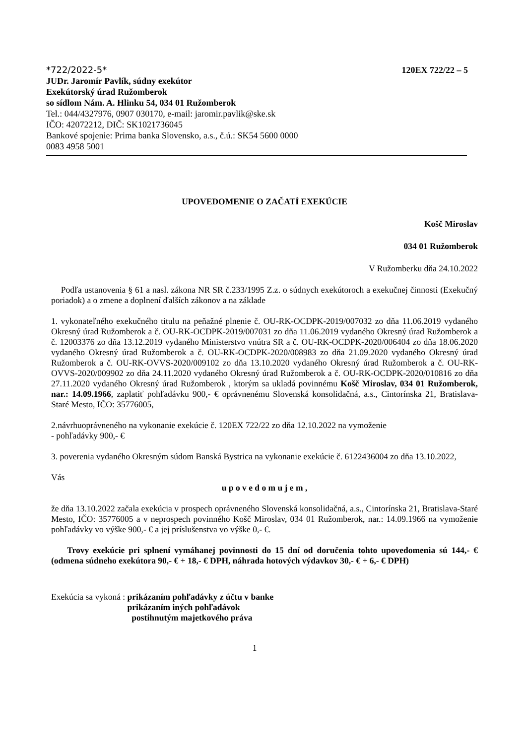*722/2022-5* 120EX 722/22 – 5
JUDr. Jaromír Pavlík, súdny exekútor
Exekútorský úrad Ružomberok
so sídlom Nám. A. Hlinku 54, 034 01 Ružomberok
Tel.: 044/4327976, 0907 030170, e-mail: jaromir.pavlik@ske.sk
IČO: 42072212, DIČ: SK1021736045
Bankové spojenie: Prima banka Slovensko, a.s., č.ú.: SK54 5600 0000
0083 4958 5001
UPOVEDOMENIE O ZAČATÍ EXEKÚCIE
Košč Miroslav
034 01 Ružomberok
V Ružomberku dňa 24.10.2022
Podľa ustanovenia § 61 a nasl. zákona NR SR č.233/1995 Z.z. o súdnych exekútoroch a exekučnej činnosti (Exekučný poriadok) a o zmene a doplnení ďalších zákonov a na základe
1. vykonateľného exekučného titulu na peňažné plnenie č. OU-RK-OCDPK-2019/007032 zo dňa 11.06.2019 vydaného Okresný úrad Ružomberok a č. OU-RK-OCDPK-2019/007031 zo dňa 11.06.2019 vydaného Okresný úrad Ružomberok a č. 12003376 zo dňa 13.12.2019 vydaného Ministerstvo vnútra SR a č. OU-RK-OCDPK-2020/006404 zo dňa 18.06.2020 vydaného Okresný úrad Ružomberok a č. OU-RK-OCDPK-2020/008983 zo dňa 21.09.2020 vydaného Okresný úrad Ružomberok a č. OU-RK-OVVS-2020/009102 zo dňa 13.10.2020 vydaného Okresný úrad Ružomberok a č. OU-RK-OVVS-2020/009902 zo dňa 24.11.2020 vydaného Okresný úrad Ružomberok a č. OU-RK-OCDPK-2020/010816 zo dňa 27.11.2020 vydaného Okresný úrad Ružomberok , ktorým sa ukladá povinnému Košč Miroslav, 034 01 Ružomberok, nar.: 14.09.1966, zaplatiť pohľadávku 900,- € oprávnenému Slovenská konsolidačná, a.s., Cintorínska 21, Bratislava-Staré Mesto, IČO: 35776005,
2.návrhuoprávneného na vykonanie exekúcie č. 120EX 722/22 zo dňa 12.10.2022 na vymoženie
- pohľadávky 900,- €
3. poverenia vydaného Okresným súdom Banská Bystrica na vykonanie exekúcie č. 6122436004 zo dňa 13.10.2022,
Vás
u p o v e d o m u j e m ,
že dňa 13.10.2022 začala exekúcia v prospech oprávneného Slovenská konsolidačná, a.s., Cintorínska 21, Bratislava-Staré Mesto, IČO: 35776005 a v neprospech povinného Košč Miroslav, 034 01 Ružomberok, nar.: 14.09.1966 na vymoženie pohľadávky vo výške 900,- € a jej príslušenstva vo výške 0,- €.
Trovy exekúcie pri splnení vymáhanej povinnosti do 15 dní od doručenia tohto upovedomenia sú 144,- € (odmena súdneho exekútora 90,- € + 18,- € DPH, náhrada hotových výdavkov 30,- € + 6,- € DPH)
Exekúcia sa vykoná : prikázaním pohľadávky z účtu v banke
prikázaním iných pohľadávok
postihnutým majetkového práva
1